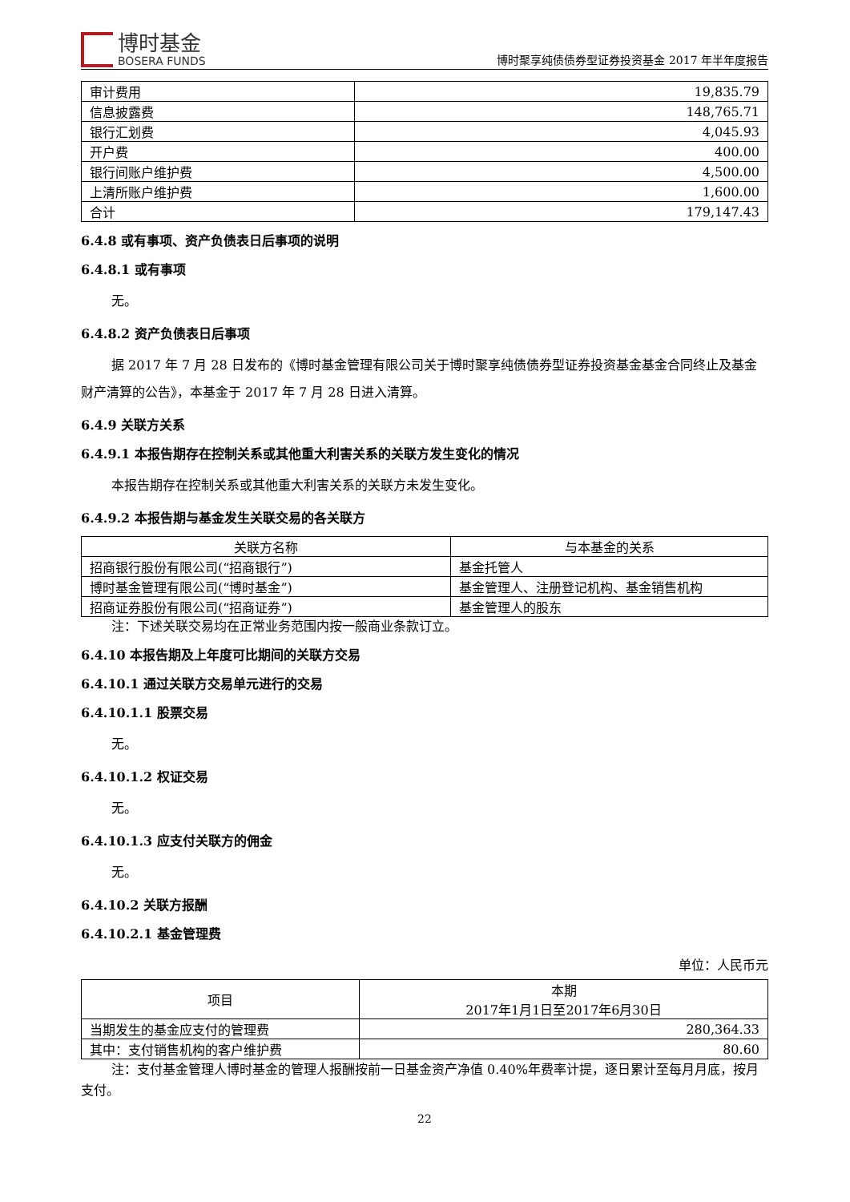博时基金
BOSERA FUNDS
博时聚享纯债债券型证券投资基金 2017 年半年度报告
| 审计费用 | 19,835.79 |
| 信息披露费 | 148,765.71 |
| 银行汇划费 | 4,045.93 |
| 开户费 | 400.00 |
| 银行间账户维护费 | 4,500.00 |
| 上清所账户维护费 | 1,600.00 |
| 合计 | 179,147.43 |
6.4.8 或有事项、资产负债表日后事项的说明
6.4.8.1 或有事项
无。
6.4.8.2 资产负债表日后事项
据 2017 年 7 月 28 日发布的《博时基金管理有限公司关于博时聚享纯债债券型证券投资基金基金合同终止及基金财产清算的公告》，本基金于 2017 年 7 月 28 日进入清算。
6.4.9 关联方关系
6.4.9.1 本报告期存在控制关系或其他重大利害关系的关联方发生变化的情况
本报告期存在控制关系或其他重大利害关系的关联方未发生变化。
6.4.9.2 本报告期与基金发生关联交易的各关联方
| 关联方名称 | 与本基金的关系 |
| --- | --- |
| 招商银行股份有限公司(“招商银行”) | 基金托管人 |
| 博时基金管理有限公司(“博时基金”) | 基金管理人、注册登记机构、基金销售机构 |
| 招商证券股份有限公司(“招商证券”) | 基金管理人的股东 |
注：下述关联交易均在正常业务范围内按一般商业条款订立。
6.4.10 本报告期及上年度可比期间的关联方交易
6.4.10.1 通过关联方交易单元进行的交易
6.4.10.1.1 股票交易
无。
6.4.10.1.2 权证交易
无。
6.4.10.1.3 应支付关联方的佣金
无。
6.4.10.2 关联方报酬
6.4.10.2.1 基金管理费
单位：人民币元
| 项目 | 本期 2017年1月1日至2017年6月30日 |
| --- | --- |
| 当期发生的基金应支付的管理费 | 280,364.33 |
| 其中：支付销售机构的客户维护费 | 80.60 |
注：支付基金管理人博时基金的管理人报酬按前一日基金资产净值 0.40%年费率计提，逐日累计至每月月底，按月支付。
22